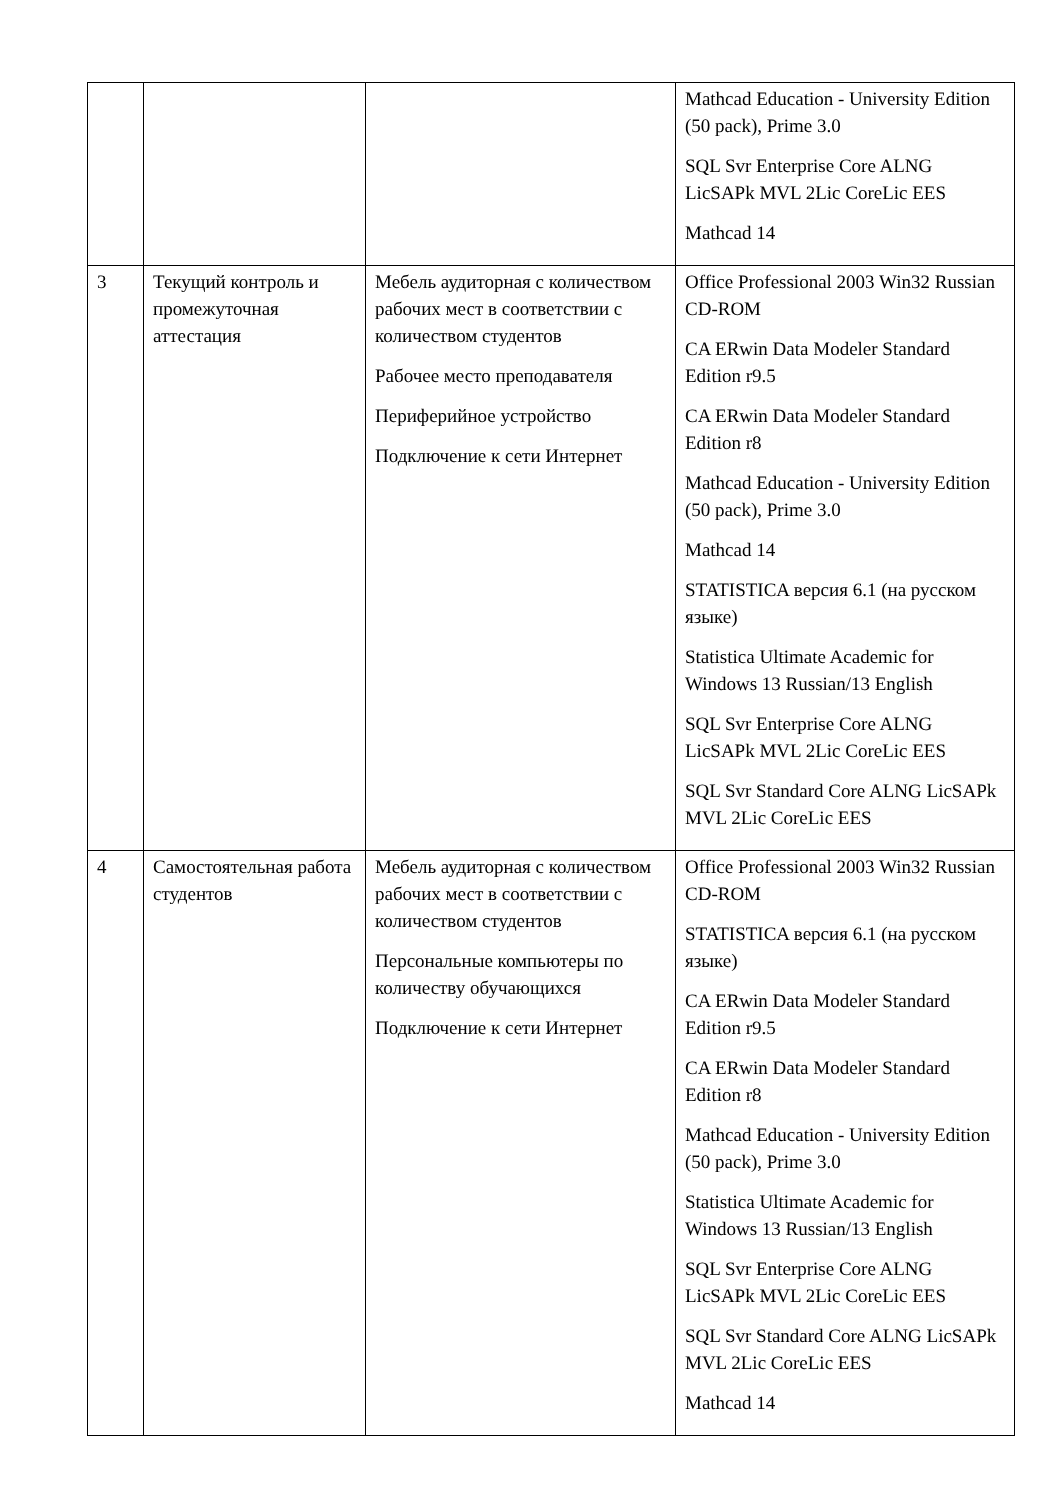| | | | Mathcad Education - University Edition (50 pack), Prime 3.0 SQL Svr Enterprise Core ALNG LicSAPk MVL 2Lic CoreLic EES Mathcad 14 |
| 3 | Текущий контроль и промежуточная аттестация | Мебель аудиторная с количеством рабочих мест в соответствии с количеством студентов Рабочее место преподавателя Периферийное устройство Подключение к сети Интернет | Office Professional 2003 Win32 Russian CD-ROM CA ERwin Data Modeler Standard Edition r9.5 CA ERwin Data Modeler Standard Edition r8 Mathcad Education - University Edition (50 pack), Prime 3.0 Mathcad 14 STATISTICA версия 6.1 (на русском языке) Statistica Ultimate Academic for Windows 13 Russian/13 English SQL Svr Enterprise Core ALNG LicSAPk MVL 2Lic CoreLic EES SQL Svr Standard Core ALNG LicSAPk MVL 2Lic CoreLic EES |
| 4 | Самостоятельная работа студентов | Мебель аудиторная с количеством рабочих мест в соответствии с количеством студентов Персональные компьютеры по количеству обучающихся Подключение к сети Интернет | Office Professional 2003 Win32 Russian CD-ROM STATISTICA версия 6.1 (на русском языке) CA ERwin Data Modeler Standard Edition r9.5 CA ERwin Data Modeler Standard Edition r8 Mathcad Education - University Edition (50 pack), Prime 3.0 Statistica Ultimate Academic for Windows 13 Russian/13 English SQL Svr Enterprise Core ALNG LicSAPk MVL 2Lic CoreLic EES SQL Svr Standard Core ALNG LicSAPk MVL 2Lic CoreLic EES Mathcad 14 |